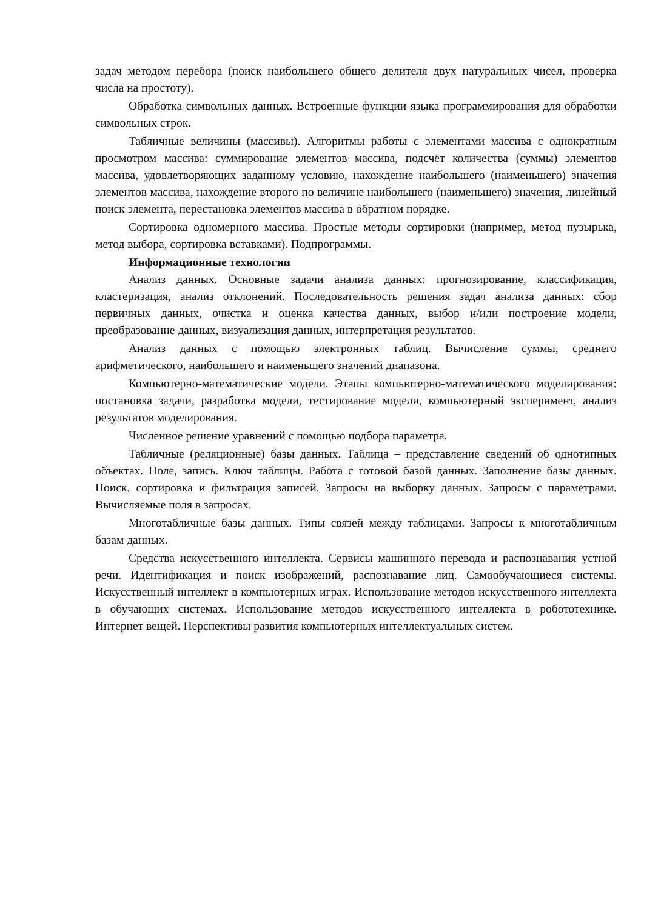задач методом перебора (поиск наибольшего общего делителя двух натуральных чисел, проверка числа на простоту).
Обработка символьных данных. Встроенные функции языка программирования для обработки символьных строк.
Табличные величины (массивы). Алгоритмы работы с элементами массива с однократным просмотром массива: суммирование элементов массива, подсчёт количества (суммы) элементов массива, удовлетворяющих заданному условию, нахождение наибольшего (наименьшего) значения элементов массива, нахождение второго по величине наибольшего (наименьшего) значения, линейный поиск элемента, перестановка элементов массива в обратном порядке.
Сортировка одномерного массива. Простые методы сортировки (например, метод пузырька, метод выбора, сортировка вставками). Подпрограммы.
Информационные технологии
Анализ данных. Основные задачи анализа данных: прогнозирование, классификация, кластеризация, анализ отклонений. Последовательность решения задач анализа данных: сбор первичных данных, очистка и оценка качества данных, выбор и/или построение модели, преобразование данных, визуализация данных, интерпретация результатов.
Анализ данных с помощью электронных таблиц. Вычисление суммы, среднего арифметического, наибольшего и наименьшего значений диапазона.
Компьютерно-математические модели. Этапы компьютерно-математического моделирования: постановка задачи, разработка модели, тестирование модели, компьютерный эксперимент, анализ результатов моделирования.
Численное решение уравнений с помощью подбора параметра.
Табличные (реляционные) базы данных. Таблица – представление сведений об однотипных объектах. Поле, запись. Ключ таблицы. Работа с готовой базой данных. Заполнение базы данных. Поиск, сортировка и фильтрация записей. Запросы на выборку данных. Запросы с параметрами. Вычисляемые поля в запросах.
Многотабличные базы данных. Типы связей между таблицами. Запросы к многотабличным базам данных.
Средства искусственного интеллекта. Сервисы машинного перевода и распознавания устной речи. Идентификация и поиск изображений, распознавание лиц. Самообучающиеся системы. Искусственный интеллект в компьютерных играх. Использование методов искусственного интеллекта в обучающих системах. Использование методов искусственного интеллекта в робототехнике. Интернет вещей. Перспективы развития компьютерных интеллектуальных систем.